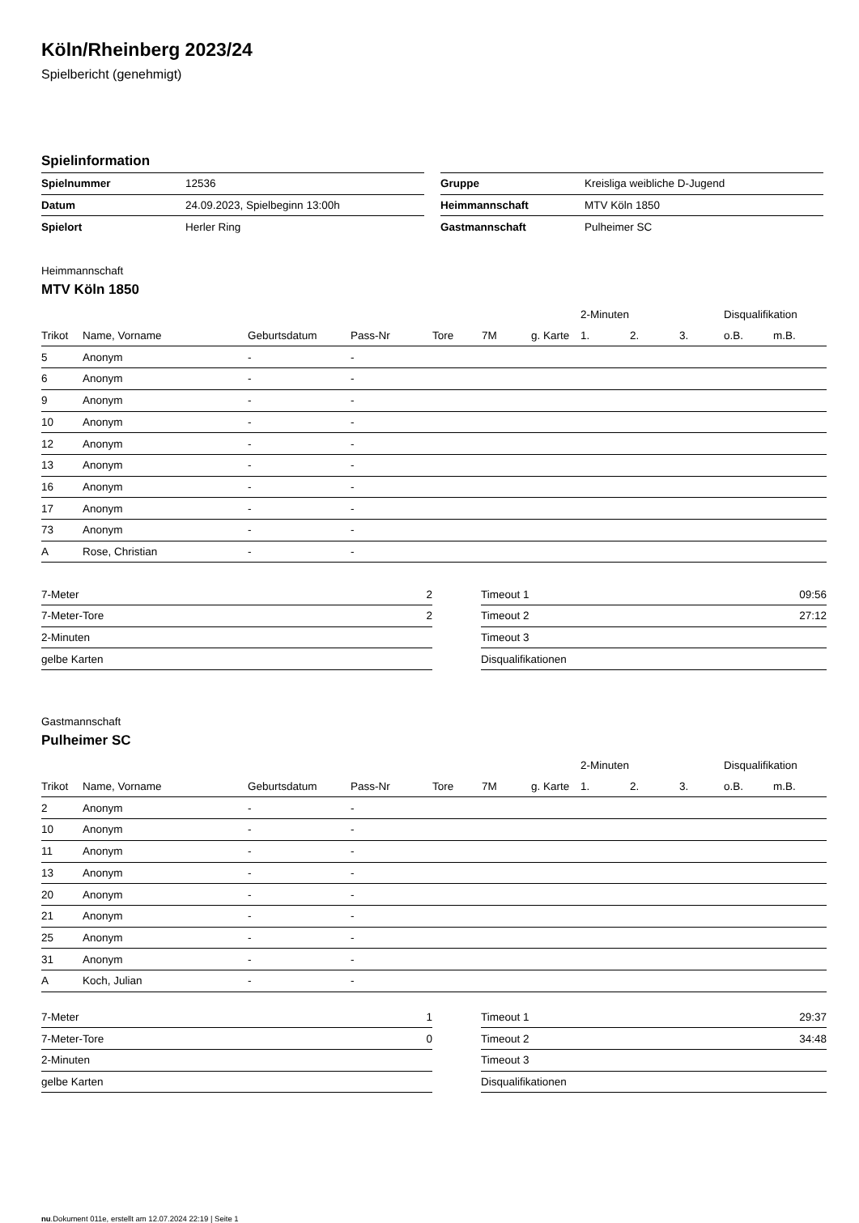Köln/Rheinberg 2023/24
Spielbericht (genehmigt)
Spielinformation
| Spielnummer | 12536 |
| Datum | 24.09.2023, Spielbeginn 13:00h |
| Spielort | Herler Ring |
| Gruppe | Kreisliga weibliche D-Jugend |
| Heimmannschaft | MTV Köln 1850 |
| Gastmannschaft | Pulheimer SC |
Heimmannschaft
MTV Köln 1850
| | | | | | | | 2-Minuten | | | Disqualifikation | |
| --- | --- | --- | --- | --- | --- | --- | --- | --- | --- | --- | --- |
| Trikot | Name, Vorname | Geburtsdatum | Pass-Nr | Tore | 7M | g. Karte | 1. | 2. | 3. | o.B. | m.B. |
| 5 | Anonym | - | - | | | | | | | | |
| 6 | Anonym | - | - | | | | | | | | |
| 9 | Anonym | - | - | | | | | | | | |
| 10 | Anonym | - | - | | | | | | | | |
| 12 | Anonym | - | - | | | | | | | | |
| 13 | Anonym | - | - | | | | | | | | |
| 16 | Anonym | - | - | | | | | | | | |
| 17 | Anonym | - | - | | | | | | | | |
| 73 | Anonym | - | - | | | | | | | | |
| A | Rose, Christian | - | - | | | | | | | | |
| 7-Meter | 2 |
| 7-Meter-Tore | 2 |
| 2-Minuten | |
| gelbe Karten | |
| Timeout 1 | 09:56 |
| Timeout 2 | 27:12 |
| Timeout 3 | |
| Disqualifikationen | |
Gastmannschaft
Pulheimer SC
| | | | | | | | 2-Minuten | | | Disqualifikation | |
| --- | --- | --- | --- | --- | --- | --- | --- | --- | --- | --- | --- |
| Trikot | Name, Vorname | Geburtsdatum | Pass-Nr | Tore | 7M | g. Karte | 1. | 2. | 3. | o.B. | m.B. |
| 2 | Anonym | - | - | | | | | | | | |
| 10 | Anonym | - | - | | | | | | | | |
| 11 | Anonym | - | - | | | | | | | | |
| 13 | Anonym | - | - | | | | | | | | |
| 20 | Anonym | - | - | | | | | | | | |
| 21 | Anonym | - | - | | | | | | | | |
| 25 | Anonym | - | - | | | | | | | | |
| 31 | Anonym | - | - | | | | | | | | |
| A | Koch, Julian | - | - | | | | | | | | |
| 7-Meter | 1 |
| 7-Meter-Tore | 0 |
| 2-Minuten | |
| gelbe Karten | |
| Timeout 1 | 29:37 |
| Timeout 2 | 34:48 |
| Timeout 3 | |
| Disqualifikationen | |
nu.Dokument 011e, erstellt am 12.07.2024 22:19 | Seite 1